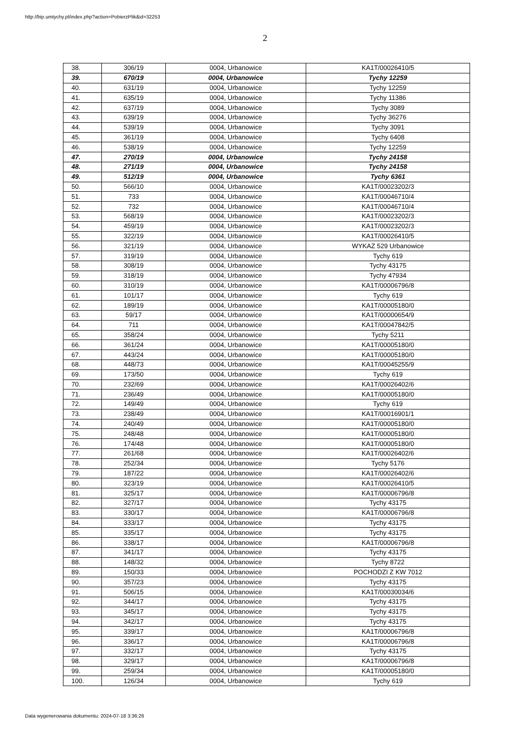http://bip.umtychy.pl/index.php?action=PobierzPlik&id=32253
2
| 38. | 306/19 | 0004, Urbanowice | KA1T/00026410/5 |
| 39. | 670/19 | 0004, Urbanowice | Tychy 12259 |
| 40. | 631/19 | 0004, Urbanowice | Tychy 12259 |
| 41. | 635/19 | 0004, Urbanowice | Tychy 11386 |
| 42. | 637/19 | 0004, Urbanowice | Tychy 3089 |
| 43. | 639/19 | 0004, Urbanowice | Tychy 36276 |
| 44. | 539/19 | 0004, Urbanowice | Tychy 3091 |
| 45. | 361/19 | 0004, Urbanowice | Tychy 6408 |
| 46. | 538/19 | 0004, Urbanowice | Tychy 12259 |
| 47. | 270/19 | 0004, Urbanowice | Tychy 24158 |
| 48. | 271/19 | 0004, Urbanowice | Tychy 24158 |
| 49. | 512/19 | 0004, Urbanowice | Tychy 6361 |
| 50. | 566/10 | 0004, Urbanowice | KA1T/00023202/3 |
| 51. | 733 | 0004, Urbanowice | KA1T/00046710/4 |
| 52. | 732 | 0004, Urbanowice | KA1T/00046710/4 |
| 53. | 568/19 | 0004, Urbanowice | KA1T/00023202/3 |
| 54. | 459/19 | 0004, Urbanowice | KA1T/00023202/3 |
| 55. | 322/19 | 0004, Urbanowice | KA1T/00026410/5 |
| 56. | 321/19 | 0004, Urbanowice | WYKAZ 529 Urbanowice |
| 57. | 319/19 | 0004, Urbanowice | Tychy 619 |
| 58. | 308/19 | 0004, Urbanowice | Tychy 43175 |
| 59. | 318/19 | 0004, Urbanowice | Tychy 47934 |
| 60. | 310/19 | 0004, Urbanowice | KA1T/00006796/8 |
| 61. | 101/17 | 0004, Urbanowice | Tychy 619 |
| 62. | 189/19 | 0004, Urbanowice | KA1T/00005180/0 |
| 63. | 59/17 | 0004, Urbanowice | KA1T/00000654/9 |
| 64. | 711 | 0004, Urbanowice | KA1T/00047842/5 |
| 65. | 358/24 | 0004, Urbanowice | Tychy 5211 |
| 66. | 361/24 | 0004, Urbanowice | KA1T/00005180/0 |
| 67. | 443/24 | 0004, Urbanowice | KA1T/00005180/0 |
| 68. | 448/73 | 0004, Urbanowice | KA1T/00045255/9 |
| 69. | 173/50 | 0004, Urbanowice | Tychy 619 |
| 70. | 232/69 | 0004, Urbanowice | KA1T/00026402/6 |
| 71. | 236/49 | 0004, Urbanowice | KA1T/00005180/0 |
| 72. | 149/49 | 0004, Urbanowice | Tychy 619 |
| 73. | 238/49 | 0004, Urbanowice | KA1T/00016901/1 |
| 74. | 240/49 | 0004, Urbanowice | KA1T/00005180/0 |
| 75. | 248/48 | 0004, Urbanowice | KA1T/00005180/0 |
| 76. | 174/48 | 0004, Urbanowice | KA1T/00005180/0 |
| 77. | 261/68 | 0004, Urbanowice | KA1T/00026402/6 |
| 78. | 252/34 | 0004, Urbanowice | Tychy 5176 |
| 79. | 187/22 | 0004, Urbanowice | KA1T/00026402/6 |
| 80. | 323/19 | 0004, Urbanowice | KA1T/00026410/5 |
| 81. | 325/17 | 0004, Urbanowice | KA1T/00006796/8 |
| 82. | 327/17 | 0004, Urbanowice | Tychy 43175 |
| 83. | 330/17 | 0004, Urbanowice | KA1T/00006796/8 |
| 84. | 333/17 | 0004, Urbanowice | Tychy 43175 |
| 85. | 335/17 | 0004, Urbanowice | Tychy 43175 |
| 86. | 338/17 | 0004, Urbanowice | KA1T/00006796/8 |
| 87. | 341/17 | 0004, Urbanowice | Tychy 43175 |
| 88. | 148/32 | 0004, Urbanowice | Tychy 8722 |
| 89. | 150/33 | 0004, Urbanowice | POCHODZI Z KW 7012 |
| 90. | 357/23 | 0004, Urbanowice | Tychy 43175 |
| 91. | 506/15 | 0004, Urbanowice | KA1T/00030034/6 |
| 92. | 344/17 | 0004, Urbanowice | Tychy 43175 |
| 93. | 345/17 | 0004, Urbanowice | Tychy 43175 |
| 94. | 342/17 | 0004, Urbanowice | Tychy 43175 |
| 95. | 339/17 | 0004, Urbanowice | KA1T/00006796/8 |
| 96. | 336/17 | 0004, Urbanowice | KA1T/00006796/8 |
| 97. | 332/17 | 0004, Urbanowice | Tychy 43175 |
| 98. | 329/17 | 0004, Urbanowice | KA1T/00006796/8 |
| 99. | 259/34 | 0004, Urbanowice | KA1T/00005180/0 |
| 100. | 126/34 | 0004, Urbanowice | Tychy 619 |
Data wygenerowania dokumentu: 2024-07-18 3:36:26